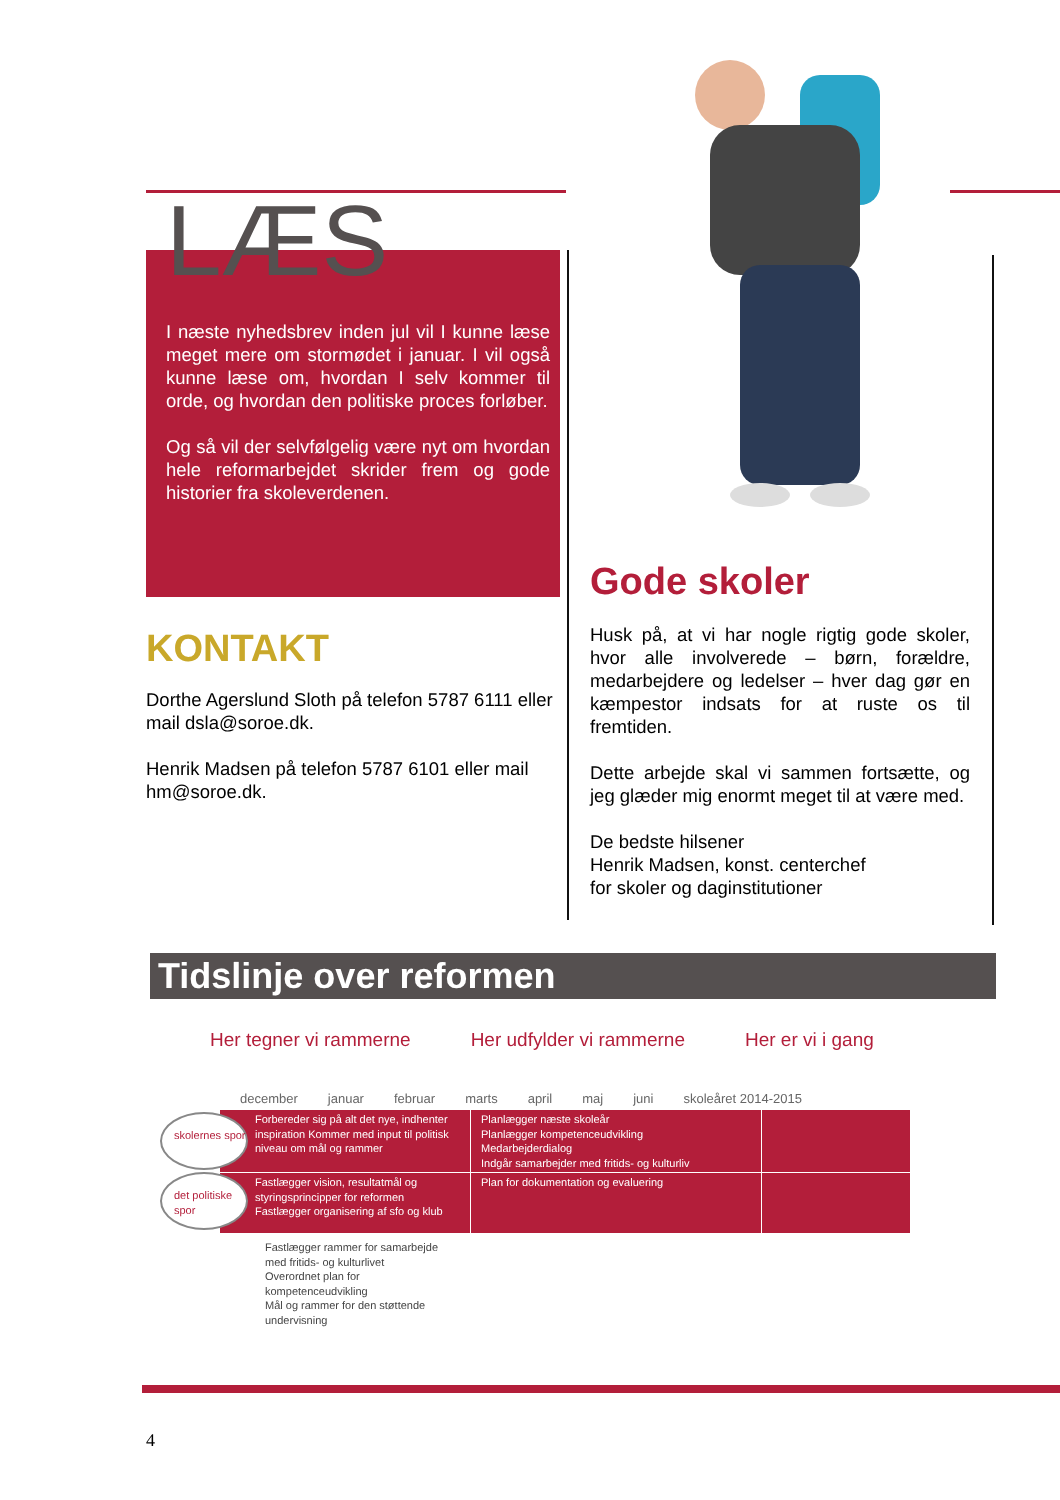LÆS
I næste nyhedsbrev inden jul vil I kunne læse meget mere om stormødet i januar. I vil også kunne læse om, hvordan I selv kommer til orde, og hvordan den politiske proces forløber.
Og så vil der selvfølgelig være nyt om hvordan hele reformarbejdet skrider frem og gode historier fra skoleverdenen.
KONTAKT
Dorthe Agerslund Sloth på telefon 5787 6111 eller mail dsla@soroe.dk.
Henrik Madsen på telefon 5787 6101 eller mail hm@soroe.dk.
Gode skoler
Husk på, at vi har nogle rigtig gode skoler, hvor alle involverede – børn, forældre, medarbejdere og ledelser – hver dag gør en kæmpestor indsats for at ruste os til fremtiden.
Dette arbejde skal vi sammen fortsætte, og jeg glæder mig enormt meget til at være med.
De bedste hilsener
Henrik Madsen, konst. centerchef
for skoler og daginstitutioner
Tidslinje over reformen
Her tegner vi rammerne Her udfylder vi rammerne Her er vi i gang
december januar februar marts april maj juni skoleåret 2014-2015
skolernes spor
det politiske spor
Forbereder sig på alt det nye, indhenter inspiration Kommer med input til politisk niveau om mål og rammer
Planlægger næste skoleår
Planlægger kompetenceudvikling
Medarbejderdialog
Indgår samarbejder med fritids- og kulturliv
Fastlægger vision, resultatmål og styringsprincipper for reformen
Fastlægger organisering af sfo og klub
Plan for dokumentation og evaluering
Fastlægger rammer for samarbejde
med fritids- og kulturlivet
Overordnet plan for
kompetenceudvikling
Mål og rammer for den støttende
undervisning
4